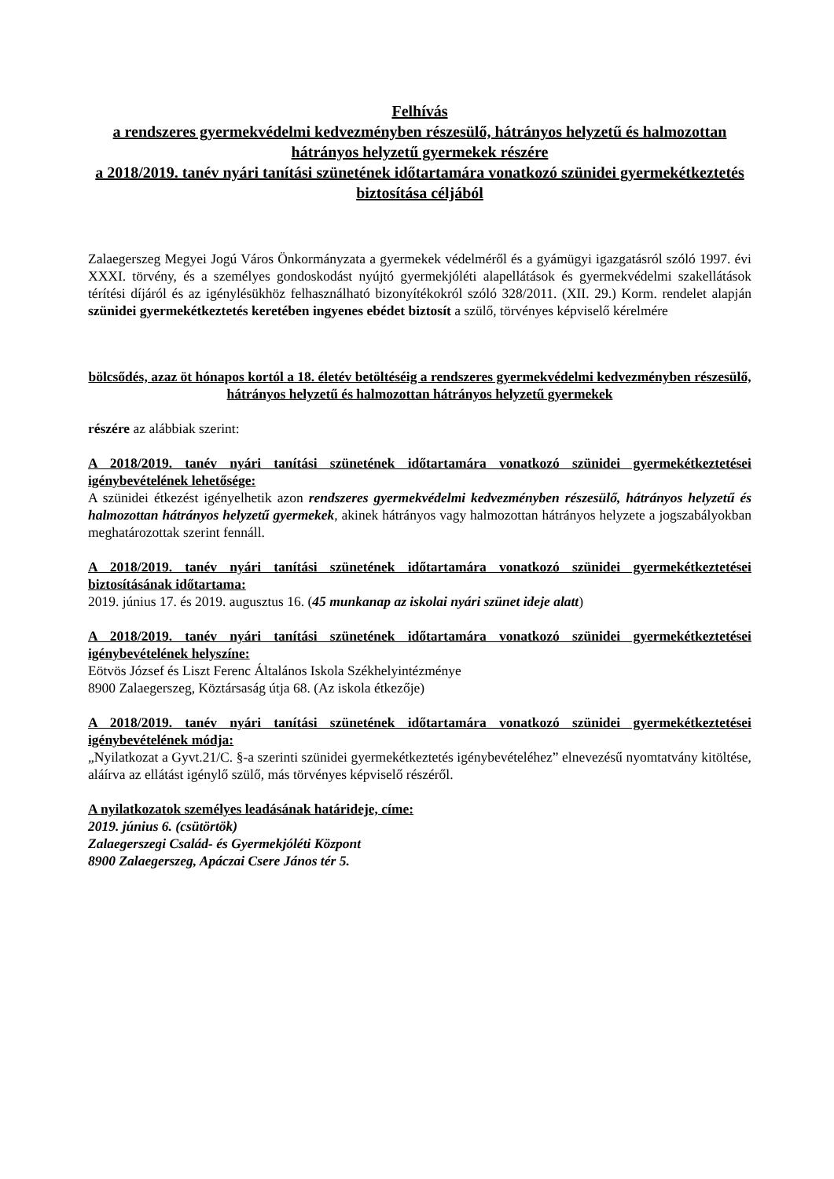Felhívás
a rendszeres gyermekvédelmi kedvezményben részesülő, hátrányos helyzetű és halmozottan hátrányos helyzetű gyermekek részére
a 2018/2019. tanév nyári tanítási szünetének időtartamára vonatkozó szünidei gyermekétkeztetés biztosítása céljából
Zalaegerszeg Megyei Jogú Város Önkormányzata a gyermekek védelméről és a gyámügyi igazgatásról szóló 1997. évi XXXI. törvény, és a személyes gondoskodást nyújtó gyermekjóléti alapellátások és gyermekvédelmi szakellátások térítési díjáról és az igénylésükhöz felhasználható bizonyítékokról szóló 328/2011. (XII. 29.) Korm. rendelet alapján szünidei gyermekétkeztetés keretében ingyenes ebédet biztosít a szülő, törvényes képviselő kérelmére
bölcsődés, azaz öt hónapos kortól a 18. életév betöltéséig a rendszeres gyermekvédelmi kedvezményben részesülő, hátrányos helyzetű és halmozottan hátrányos helyzetű gyermekek
részére az alábbiak szerint:
A 2018/2019. tanév nyári tanítási szünetének időtartamára vonatkozó szünidei gyermekétkeztetései igénybevételének lehetősége:
A szünidei étkezést igényelhetik azon rendszeres gyermekvédelmi kedvezményben részesülő, hátrányos helyzetű és halmozottan hátrányos helyzetű gyermekek, akinek hátrányos vagy halmozottan hátrányos helyzete a jogszabályokban meghatározottak szerint fennáll.
A 2018/2019. tanév nyári tanítási szünetének időtartamára vonatkozó szünidei gyermekétkeztetései biztosításának időtartama:
2019. június 17. és 2019. augusztus 16. (45 munkanap az iskolai nyári szünet ideje alatt)
A 2018/2019. tanév nyári tanítási szünetének időtartamára vonatkozó szünidei gyermekétkeztetései igénybevételének helyszíne:
Eötvös József és Liszt Ferenc Általános Iskola Székhelyintézménye
8900 Zalaegerszeg, Köztársaság útja 68. (Az iskola étkezője)
A 2018/2019. tanév nyári tanítási szünetének időtartamára vonatkozó szünidei gyermekétkeztetései igénybevételének módja:
„Nyilatkozat a Gyvt.21/C. §-a szerinti szünidei gyermekétkeztetés igénybevételéhez” elnevezésű nyomtatvány kitöltése, aláírva az ellátást igénylő szülő, más törvényes képviselő részéről.
A nyilatkozatok személyes leadásának határideje, címe:
2019. június 6. (csütörtök)
Zalaegerszegi Család- és Gyermekjóléti Központ
8900 Zalaegerszeg, Apáczai Csere János tér 5.